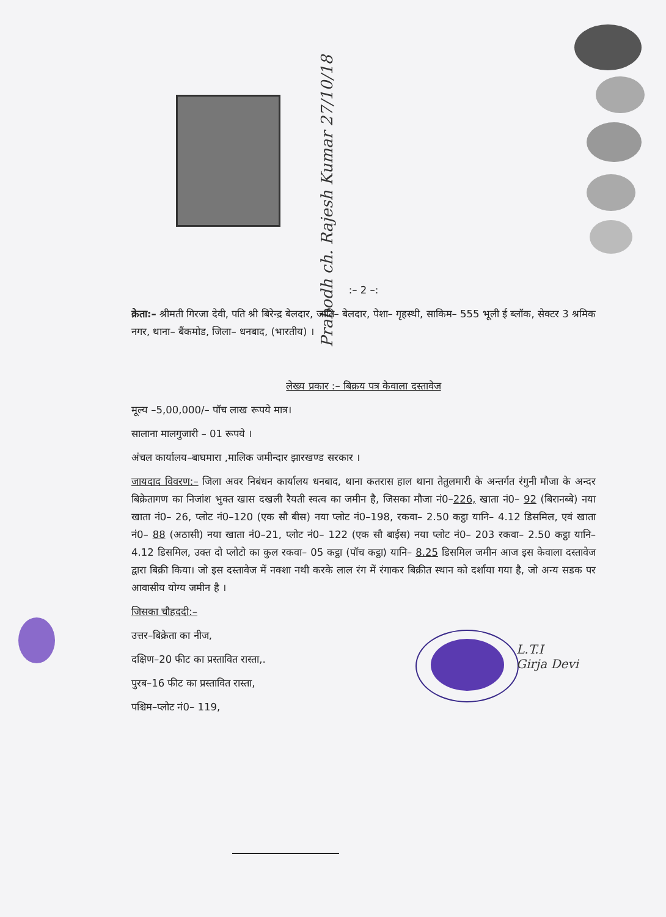Prabodh ch. Rajesh Kumar 27/10/18
L.T.I
Girja Devi
:– 2 –:
क्रेता:– श्रीमती गिरजा देवी, पति श्री बिरेन्द्र बेलदार, जाति– बेलदार, पेशा– गृहस्थी, साकिम– 555 भूली ई ब्लॉक, सेक्टर 3 श्रमिक नगर, थाना– बैंकमोड, जिला– धनबाद, (भारतीय) ।
लेख्य प्रकार :– बिक्रय पत्र केवाला दस्तावेज
मूल्य –5,00,000/– पॉच लाख रूपये मात्र।
सालाना मालगुजारी – 01 रूपये ।
अंचल कार्यालय–बाघमारा ,मालिक जमीन्दार झारखण्ड सरकार ।
जायदाद विवरण:– जिला अवर निबंधन कार्यालय धनबाद, थाना कतरास हाल थाना तेतुलमारी के अन्तर्गत रंगुनी मौजा के अन्दर बिक्रेतागण का निजांश भुक्त खास दखली रैयती स्वत्व का जमीन है, जिसका मौजा नं0–226, खाता नं0– 92 (बिरानब्बे) नया खाता नं0– 26, प्लोट नं0–120 (एक सौ बीस) नया प्लोट नं0–198, रकवा– 2.50 कट्ठा यानि– 4.12 डिसमिल, एवं खाता नं0– 88 (अठासी) नया खाता नं0–21, प्लोट नं0– 122 (एक सौ बाईस) नया प्लोट नं0– 203 रकवा– 2.50 कट्ठा यानि– 4.12 डिसमिल, उक्त दो प्लोटो का कुल रकवा– 05 कट्ठा (पॉच कट्ठा) यानि– 8.25 डिसमिल जमीन आज इस केवाला दस्तावेज द्वारा बिक्री किया। जो इस दस्तावेज में नक्शा नथी करके लाल रंग में रंगाकर बिक्रीत स्थान को दर्शाया गया है, जो अन्य सडक पर आवासीय योग्य जमीन है ।
जिसका चौहददी:–
उत्तर–बिक्रेता का नीज,
दक्षिण–20 फीट का प्रस्तावित रास्ता,.
पुरब–16 फीट का प्रस्तावित रास्ता,
पश्चिम–प्लोट नं0– 119,